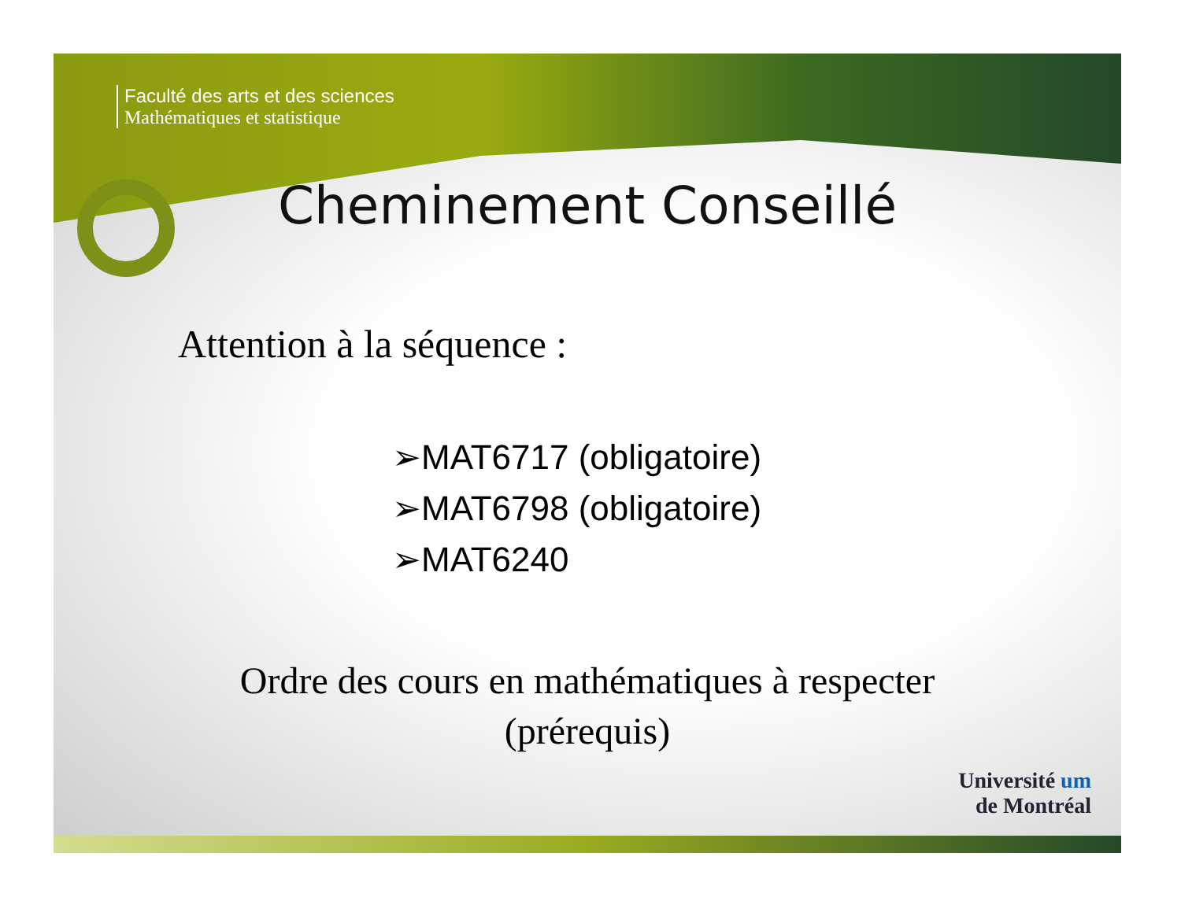Faculté des arts et des sciences
Mathématiques et statistique
Cheminement Conseillé
Attention à la séquence :
➢MAT6717 (obligatoire)
➢MAT6798 (obligatoire)
➢MAT6240
Ordre des cours en mathématiques à respecter
(prérequis)
Université um
de Montréal